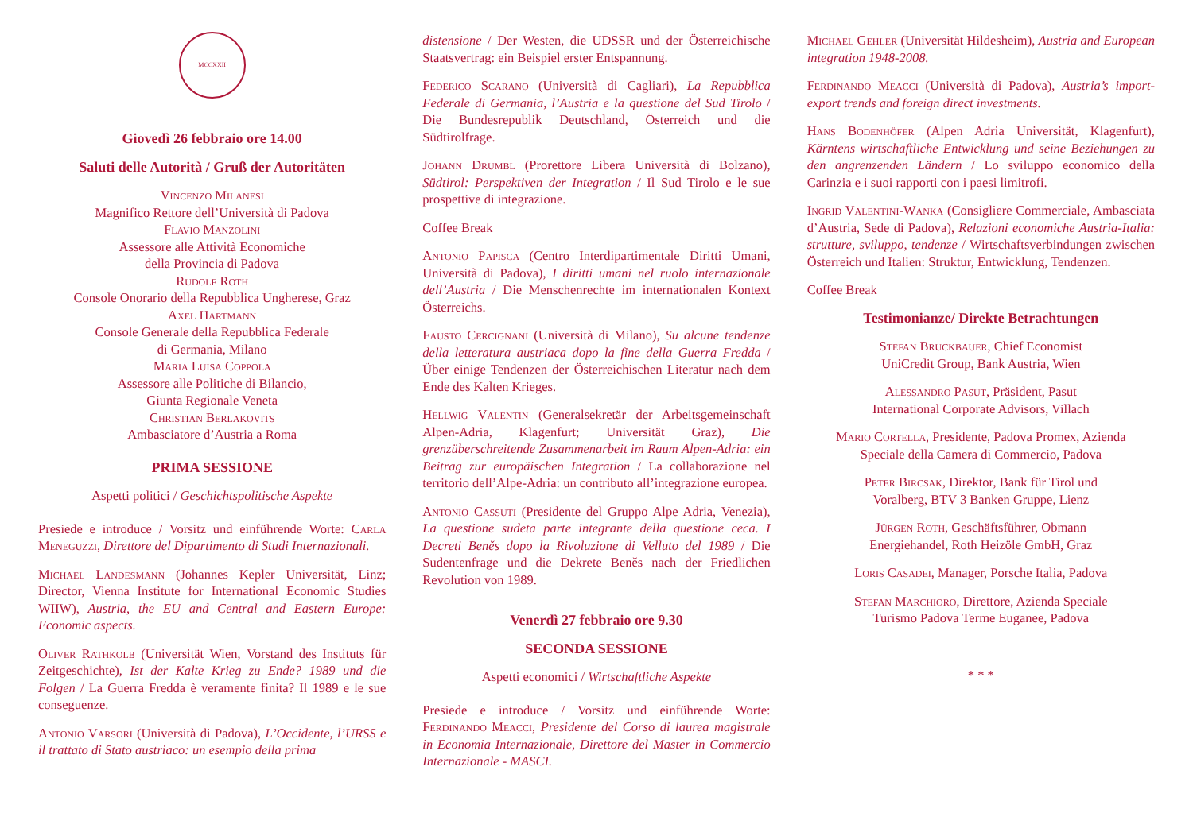MCCXXII
Giovedì 26 febbraio ore 14.00
Saluti delle Autorità / Gruß der Autoritäten
Vincenzo Milanesi
Magnifico Rettore dell’Università di Padova
Flavio Manzolini
Assessore alle Attività Economiche
della Provincia di Padova
Rudolf Roth
Console Onorario della Repubblica Ungherese, Graz
Axel Hartmann
Console Generale della Repubblica Federale
di Germania, Milano
Maria Luisa Coppola
Assessore alle Politiche di Bilancio,
Giunta Regionale Veneta
Christian Berlakovits
Ambasciatore d’Austria a Roma
PRIMA SESSIONE
Aspetti politici / Geschichtspolitische Aspekte
Presiede e introduce / Vorsitz und einführende Worte: Carla Meneguzzi, Direttore del Dipartimento di Studi Internazionali.
Michael Landesmann (Johannes Kepler Universität, Linz; Director, Vienna Institute for International Economic Studies WIIW), Austria, the EU and Central and Eastern Europe: Economic aspects.
Oliver Rathkolb (Universität Wien, Vorstand des Instituts für Zeitgeschichte), Ist der Kalte Krieg zu Ende? 1989 und die Folgen / La Guerra Fredda è veramente finita? Il 1989 e le sue conseguenze.
Antonio Varsori (Università di Padova), L’Occidente, l’URSS e il trattato di Stato austriaco: un esempio della prima
distensione / Der Westen, die UDSSR und der Österreichische Staatsvertrag: ein Beispiel erster Entspannung.
Federico Scarano (Università di Cagliari), La Repubblica Federale di Germania, l’Austria e la questione del Sud Tirolo / Die Bundesrepublik Deutschland, Österreich und die Südtirolfrage.
Johann Drumbl (Prorettore Libera Università di Bolzano), Südtirol: Perspektiven der Integration / Il Sud Tirolo e le sue prospettive di integrazione.
Coffee Break
Antonio Papisca (Centro Interdipartimentale Diritti Umani, Università di Padova), I diritti umani nel ruolo internazionale dell’Austria / Die Menschenrechte im internationalen Kontext Österreichs.
Fausto Cercignani (Università di Milano), Su alcune tendenze della letteratura austriaca dopo la fine della Guerra Fredda / Über einige Tendenzen der Österreichischen Literatur nach dem Ende des Kalten Krieges.
Hellwig Valentin (Generalsekretär der Arbeitsgemeinschaft Alpen-Adria, Klagenfurt; Universität Graz), Die grenzüberschreitende Zusammenarbeit im Raum Alpen-Adria: ein Beitrag zur europäischen Integration / La collaborazione nel territorio dell’Alpe-Adria: un contributo all’integrazione europea.
Antonio Cassuti (Presidente del Gruppo Alpe Adria, Venezia), La questione sudeta parte integrante della questione ceca. I Decreti Beněs dopo la Rivoluzione di Velluto del 1989 / Die Sudentenfrage und die Dekrete Beněs nach der Friedlichen Revolution von 1989.
Venerdì 27 febbraio ore 9.30
SECONDA SESSIONE
Aspetti economici / Wirtschaftliche Aspekte
Presiede e introduce / Vorsitz und einführende Worte: Ferdinando Meacci, Presidente del Corso di laurea magistrale in Economia Internazionale, Direttore del Master in Commercio Internazionale - MASCI.
Michael Gehler (Universität Hildesheim), Austria and European integration 1948-2008.
Ferdinando Meacci (Università di Padova), Austria’s import-export trends and foreign direct investments.
Hans Bodenhöfer (Alpen Adria Universität, Klagenfurt), Kärntens wirtschaftliche Entwicklung und seine Beziehungen zu den angrenzenden Ländern / Lo sviluppo economico della Carinzia e i suoi rapporti con i paesi limitrofi.
Ingrid Valentini-Wanka (Consigliere Commerciale, Ambasciata d’Austria, Sede di Padova), Relazioni economiche Austria-Italia: strutture, sviluppo, tendenze / Wirtschaftsverbindungen zwischen Österreich und Italien: Struktur, Entwicklung, Tendenzen.
Coffee Break
Testimonianze/ Direkte Betrachtungen
Stefan Bruckbauer, Chief Economist
UniCredit Group, Bank Austria, Wien
Alessandro Pasut, Präsident, Pasut
International Corporate Advisors, Villach
Mario Cortella, Presidente, Padova Promex, Azienda
Speciale della Camera di Commercio, Padova
Peter Bircsak, Direktor, Bank für Tirol und
Voralberg, BTV 3 Banken Gruppe, Lienz
Jürgen Roth, Geschäftsführer, Obmann
Energiehandel, Roth Heizöle GmbH, Graz
Loris Casadei, Manager, Porsche Italia, Padova
Stefan Marchioro, Direttore, Azienda Speciale
Turismo Padova Terme Euganee, Padova
* * *